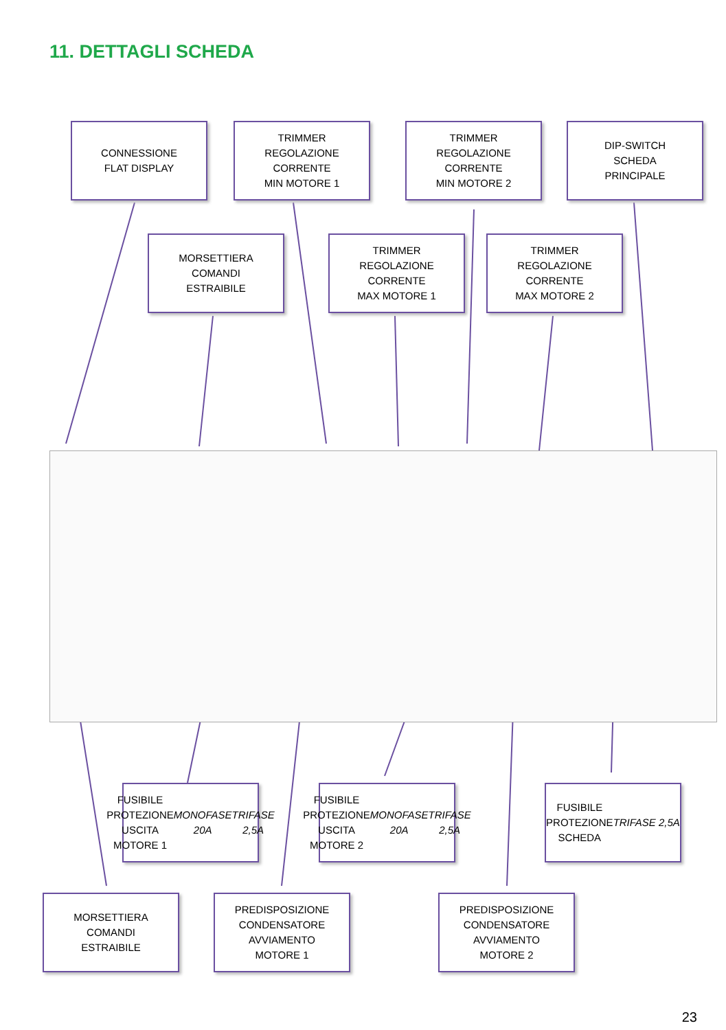11. DETTAGLI SCHEDA
CONNESSIONE
FLAT DISPLAY
TRIMMER
REGOLAZIONE
CORRENTE
MIN MOTORE 1
TRIMMER
REGOLAZIONE
CORRENTE
MIN MOTORE 2
DIP-SWITCH
SCHEDA
PRINCIPALE
MORSETTIERA
COMANDI
ESTRAIBILE
TRIMMER
REGOLAZIONE
CORRENTE
MAX MOTORE 1
TRIMMER
REGOLAZIONE
CORRENTE
MAX MOTORE 2
FUSIBILE
PROTEZIONE
USCITA MOTORE 1
MONOFASE 20A
TRIFASE 2,5A
FUSIBILE
PROTEZIONE
USCITA MOTORE 2
MONOFASE 20A
TRIFASE 2,5A
FUSIBILE
PROTEZIONE
SCHEDA
TRIFASE 2,5A
MORSETTIERA
COMANDI
ESTRAIBILE
PREDISPOSIZIONE
CONDENSATORE
AVVIAMENTO
MOTORE 1
PREDISPOSIZIONE
CONDENSATORE
AVVIAMENTO
MOTORE 2
23